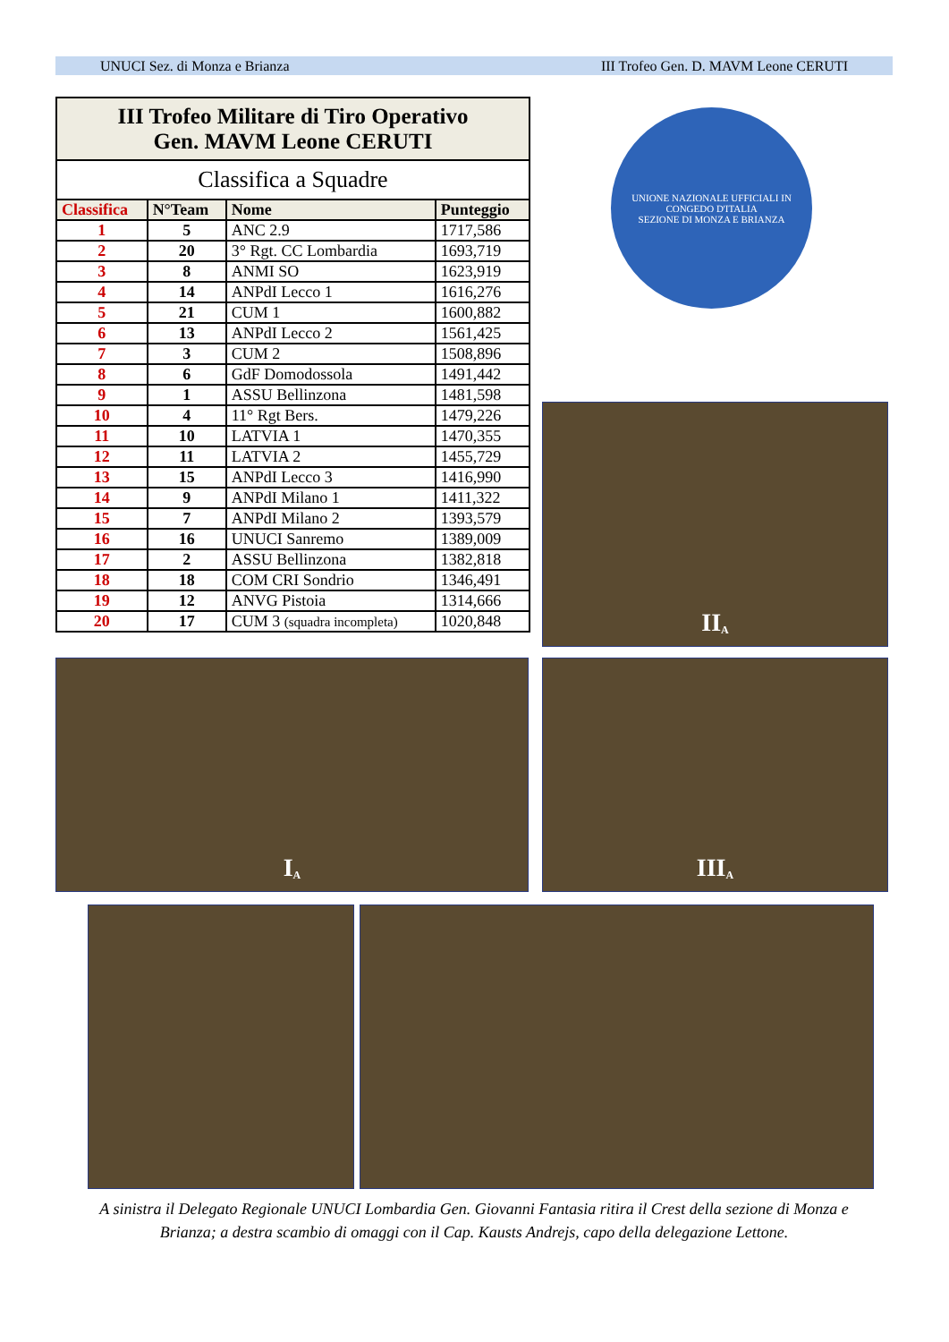UNUCI Sez. di Monza e Brianza III Trofeo Gen. D. MAVM Leone CERUTI
| III Trofeo Militare di Tiro Operativo Gen. MAVM Leone CERUTI | | | |
| Classifica a Squadre | | | |
| Classifica | N°Team | Nome | Punteggio |
| 1 | 5 | ANC 2.9 | 1717,586 |
| 2 | 20 | 3° Rgt. CC Lombardia | 1693,719 |
| 3 | 8 | ANMI SO | 1623,919 |
| 4 | 14 | ANPdI Lecco 1 | 1616,276 |
| 5 | 21 | CUM 1 | 1600,882 |
| 6 | 13 | ANPdI Lecco 2 | 1561,425 |
| 7 | 3 | CUM 2 | 1508,896 |
| 8 | 6 | GdF Domodossola | 1491,442 |
| 9 | 1 | ASSU Bellinzona | 1481,598 |
| 10 | 4 | 11° Rgt Bers. | 1479,226 |
| 11 | 10 | LATVIA 1 | 1470,355 |
| 12 | 11 | LATVIA 2 | 1455,729 |
| 13 | 15 | ANPdI Lecco 3 | 1416,990 |
| 14 | 9 | ANPdI Milano 1 | 1411,322 |
| 15 | 7 | ANPdI Milano 2 | 1393,579 |
| 16 | 16 | UNUCI Sanremo | 1389,009 |
| 17 | 2 | ASSU Bellinzona | 1382,818 |
| 18 | 18 | COM CRI Sondrio | 1346,491 |
| 19 | 12 | ANVG Pistoia | 1314,666 |
| 20 | 17 | CUM 3 (squadra incompleta) | 1020,848 |
UNIONE NAZIONALE UFFICIALI IN CONGEDO D'ITALIA
SEZIONE DI MONZA E BRIANZA
II<sup>A</sup>
I<sup>A</sup> III<sup>A</sup>
A sinistra il Delegato Regionale UNUCI Lombardia Gen. Giovanni Fantasia ritira il Crest della sezione di Monza e Brianza; a destra scambio di omaggi con il Cap. Kausts Andrejs, capo della delegazione Lettone.